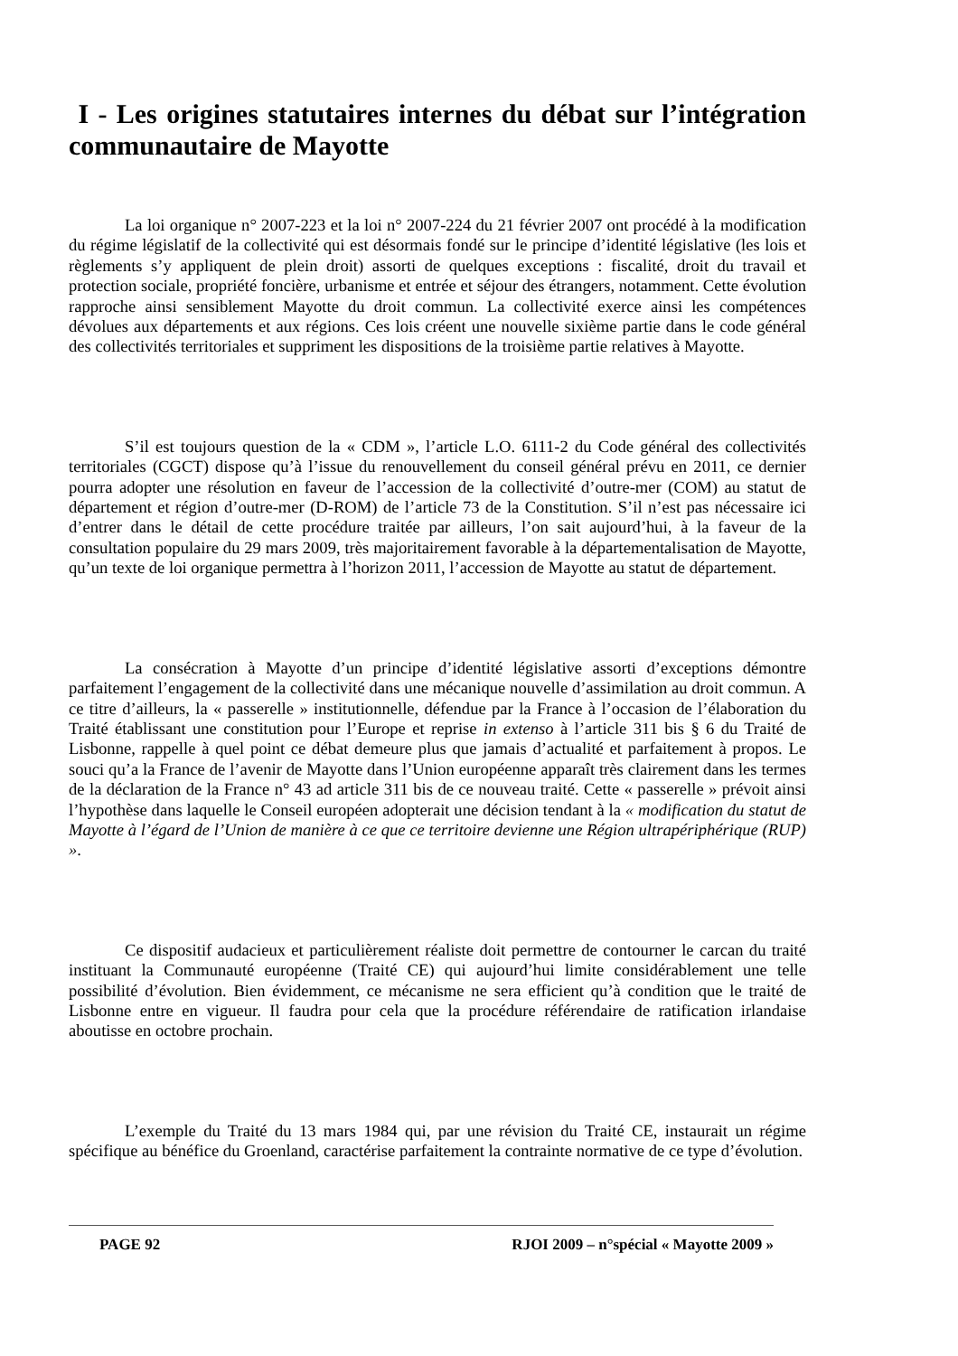I - Les origines statutaires internes du débat sur l’intégration communautaire de Mayotte
La loi organique n° 2007-223 et la loi n° 2007-224 du 21 février 2007 ont procédé à la modification du régime législatif de la collectivité qui est désormais fondé sur le principe d’identité législative (les lois et règlements s’y appliquent de plein droit) assorti de quelques exceptions : fiscalité, droit du travail et protection sociale, propriété foncière, urbanisme et entrée et séjour des étrangers, notamment. Cette évolution rapproche ainsi sensiblement Mayotte du droit commun. La collectivité exerce ainsi les compétences dévolues aux départements et aux régions. Ces lois créent une nouvelle sixième partie dans le code général des collectivités territoriales et suppriment les dispositions de la troisième partie relatives à Mayotte.
S’il est toujours question de la « CDM », l’article L.O. 6111-2 du Code général des collectivités territoriales (CGCT) dispose qu’à l’issue du renouvellement du conseil général prévu en 2011, ce dernier pourra adopter une résolution en faveur de l’accession de la collectivité d’outre-mer (COM) au statut de département et région d’outre-mer (D-ROM) de l’article 73 de la Constitution. S’il n’est pas nécessaire ici d’entrer dans le détail de cette procédure traitée par ailleurs, l’on sait aujourd’hui, à la faveur de la consultation populaire du 29 mars 2009, très majoritairement favorable à la départementalisation de Mayotte, qu’un texte de loi organique permettra à l’horizon 2011, l’accession de Mayotte au statut de département.
La consécration à Mayotte d’un principe d’identité législative assorti d’exceptions démontre parfaitement l’engagement de la collectivité dans une mécanique nouvelle d’assimilation au droit commun. A ce titre d’ailleurs, la « passerelle » institutionnelle, défendue par la France à l’occasion de l’élaboration du Traité établissant une constitution pour l’Europe et reprise in extenso à l’article 311 bis § 6 du Traité de Lisbonne, rappelle à quel point ce débat demeure plus que jamais d’actualité et parfaitement à propos. Le souci qu’a la France de l’avenir de Mayotte dans l’Union européenne apparaît très clairement dans les termes de la déclaration de la France n° 43 ad article 311 bis de ce nouveau traité. Cette « passerelle » prévoit ainsi l’hypothèse dans laquelle le Conseil européen adopterait une décision tendant à la « modification du statut de Mayotte à l’égard de l’Union de manière à ce que ce territoire devienne une Région ultrapériphérique (RUP) ».
Ce dispositif audacieux et particulièrement réaliste doit permettre de contourner le carcan du traité instituant la Communauté européenne (Traité CE) qui aujourd’hui limite considérablement une telle possibilité d’évolution. Bien évidemment, ce mécanisme ne sera efficient qu’à condition que le traité de Lisbonne entre en vigueur. Il faudra pour cela que la procédure référendaire de ratification irlandaise aboutisse en octobre prochain.
L’exemple du Traité du 13 mars 1984 qui, par une révision du Traité CE, instaurait un régime spécifique au bénéfice du Groenland, caractérise parfaitement la contrainte normative de ce type d’évolution.
PAGE 92 RJOI 2009 – n°spécial « Mayotte 2009 »